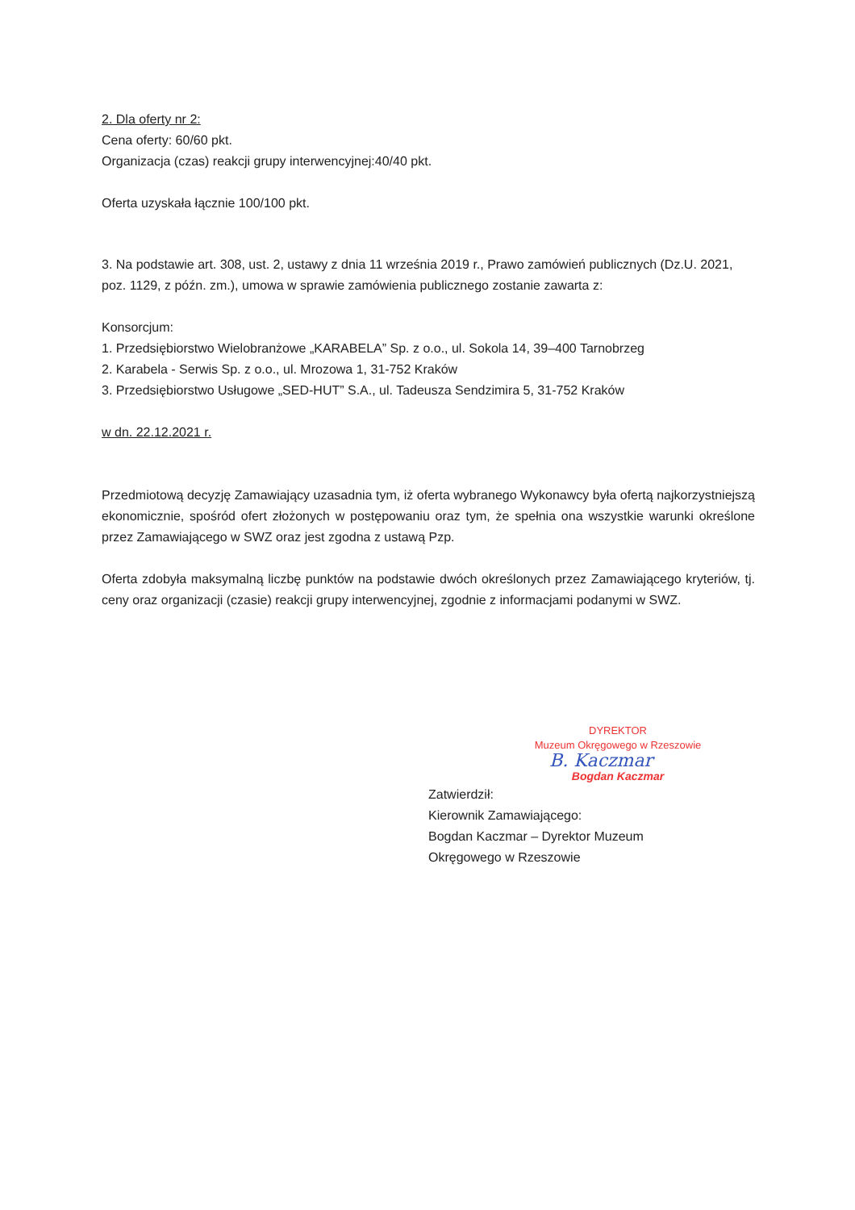2. Dla oferty nr 2:
Cena oferty: 60/60 pkt.
Organizacja (czas) reakcji grupy interwencyjnej:40/40 pkt.
Oferta uzyskała łącznie 100/100 pkt.
3. Na podstawie art. 308, ust. 2, ustawy z dnia 11 września 2019 r., Prawo zamówień publicznych (Dz.U. 2021, poz. 1129, z późn. zm.), umowa w sprawie zamówienia publicznego zostanie zawarta z:
Konsorcjum:
1. Przedsiębiorstwo Wielobranżowe „KARABELA” Sp. z o.o., ul. Sokola 14, 39–400 Tarnobrzeg
2. Karabela - Serwis Sp. z o.o., ul. Mrozowa 1, 31-752 Kraków
3. Przedsiębiorstwo Usługowe „SED-HUT” S.A., ul. Tadeusza Sendzimira 5, 31-752 Kraków
w dn. 22.12.2021 r.
Przedmiotową decyzję Zamawiający uzasadnia tym, iż oferta wybranego Wykonawcy była ofertą najkorzystniejszą ekonomicznie, spośród ofert złożonych w postępowaniu oraz tym, że spełnia ona wszystkie warunki określone przez Zamawiającego w SWZ oraz jest zgodna z ustawą Pzp.
Oferta zdobyła maksymalną liczbę punktów na podstawie dwóch określonych przez Zamawiającego kryteriów, tj. ceny oraz organizacji (czasie) reakcji grupy interwencyjnej, zgodnie z informacjami podanymi w SWZ.
DYREKTOR
Muzeum Okręgowego w Rzeszowie
B. Kaczmar
Bogdan Kaczmar
Zatwierdził:
Kierownik Zamawiającego:
Bogdan Kaczmar – Dyrektor Muzeum
Okręgowego w Rzeszowie